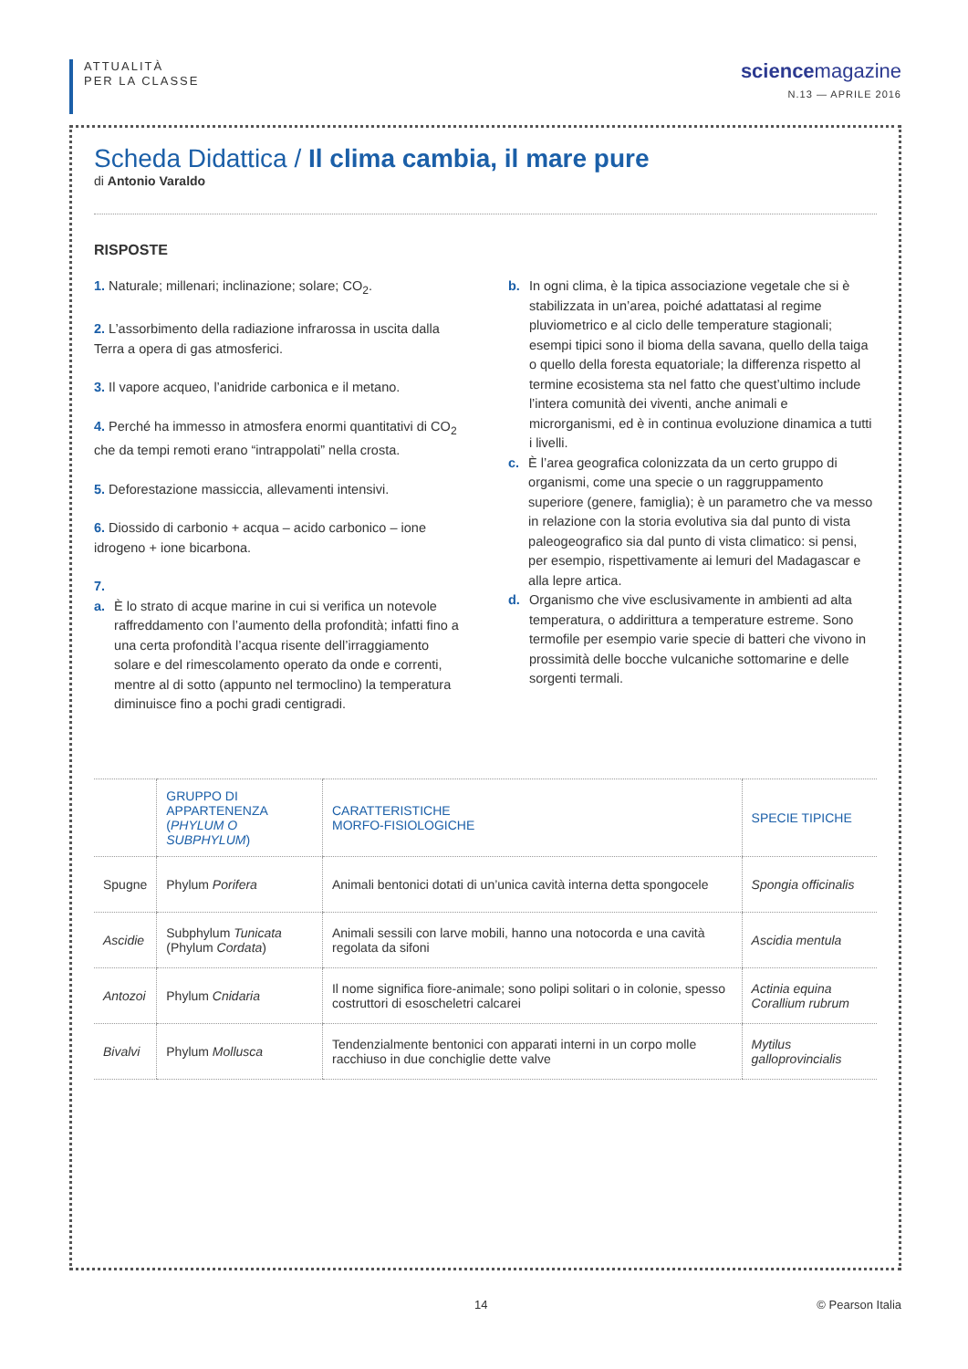ATTUALITÀ
PER LA CLASSE
sciencemagazine
N.13 — APRILE 2016
Scheda Didattica / Il clima cambia, il mare pure
di Antonio Varaldo
RISPOSTE
1. Naturale; millenari; inclinazione; solare; CO<sub>2</sub>.
2. L’assorbimento della radiazione infrarossa in uscita dalla Terra a opera di gas atmosferici.
3. Il vapore acqueo, l’anidride carbonica e il metano.
4. Perché ha immesso in atmosfera enormi quantitativi di CO<sub>2</sub> che da tempi remoti erano “intrappolati” nella crosta.
5. Deforestazione massiccia, allevamenti intensivi.
6. Diossido di carbonio + acqua – acido carbonico – ione idrogeno + ione bicarbona.
7.
a. È lo strato di acque marine in cui si verifica un notevole raffreddamento con l’aumento della profondità; infatti fino a una certa profondità l’acqua risente dell’irraggiamento solare e del rimescolamento operato da onde e correnti, mentre al di sotto (appunto nel termoclino) la temperatura diminuisce fino a pochi gradi centigradi.
b. In ogni clima, è la tipica associazione vegetale che si è stabilizzata in un’area, poiché adattatasi al regime pluviometrico e al ciclo delle temperature stagionali; esempi tipici sono il bioma della savana, quello della taiga o quello della foresta equatoriale; la differenza rispetto al termine ecosistema sta nel fatto che quest’ultimo include l’intera comunità dei viventi, anche animali e microrganismi, ed è in continua evoluzione dinamica a tutti i livelli.
c. È l’area geografica colonizzata da un certo gruppo di organismi, come una specie o un raggruppamento superiore (genere, famiglia); è un parametro che va messo in relazione con la storia evolutiva sia dal punto di vista paleogeografico sia dal punto di vista climatico: si pensi, per esempio, rispettivamente ai lemuri del Madagascar e alla lepre artica.
d. Organismo che vive esclusivamente in ambienti ad alta temperatura, o addirittura a temperature estreme. Sono termofile per esempio varie specie di batteri che vivono in prossimità delle bocche vulcaniche sottomarine e delle sorgenti termali.
| | GRUPPO DI APPARTENENZA ( PHYLUM O SUBPHYLUM ) | CARATTERISTICHE MORFO-FISIOLOGICHE | SPECIE TIPICHE |
| --- | --- | --- | --- |
| Spugne | Phylum Porifera | Animali bentonici dotati di un’unica cavità interna detta spongocele | Spongia officinalis |
| Ascidie | Subphylum Tunicata (Phylum Cordata ) | Animali sessili con larve mobili, hanno una notocorda e una cavità regolata da sifoni | Ascidia mentula |
| Antozoi | Phylum Cnidaria | Il nome significa fiore-animale; sono polipi solitari o in colonie, spesso costruttori di esoscheletri calcarei | Actinia equina Corallium rubrum |
| Bivalvi | Phylum Mollusca | Tendenzialmente bentonici con apparati interni in un corpo molle racchiuso in due conchiglie dette valve | Mytilus galloprovincialis |
14 © Pearson Italia